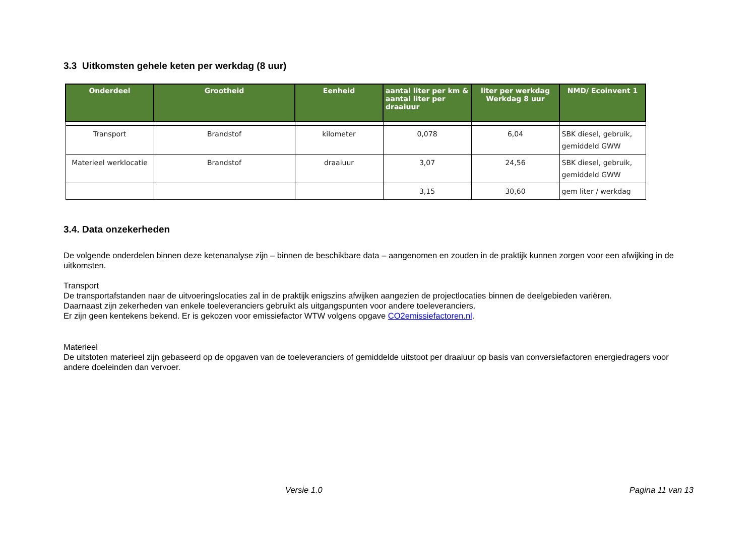3.3 Uitkomsten gehele keten per werkdag (8 uur)
| Onderdeel | Grootheid | Eenheid | aantal liter per km & aantal liter per draaiuur | liter per werkdag Werkdag 8 uur | NMD/ Ecoinvent 1 |
| --- | --- | --- | --- | --- | --- |
| Transport | Brandstof | kilometer | 0,078 | 6,04 | SBK diesel, gebruik, gemiddeld GWW |
| Materieel werklocatie | Brandstof | draaiuur | 3,07 | 24,56 | SBK diesel, gebruik, gemiddeld GWW |
| | | | 3,15 | 30,60 | gem liter / werkdag |
3.4. Data onzekerheden
De volgende onderdelen binnen deze ketenanalyse zijn – binnen de beschikbare data – aangenomen en zouden in de praktijk kunnen zorgen voor een afwijking in de uitkomsten.
Transport
De transportafstanden naar de uitvoeringslocaties zal in de praktijk enigszins afwijken aangezien de projectlocaties binnen de deelgebieden variëren.
Daarnaast zijn zekerheden van enkele toeleveranciers gebruikt als uitgangspunten voor andere toeleveranciers.
Er zijn geen kentekens bekend. Er is gekozen voor emissiefactor WTW volgens opgave CO2emissiefactoren.nl.
Materieel
De uitstoten materieel zijn gebaseerd op de opgaven van de toeleveranciers of gemiddelde uitstoot per draaiuur op basis van conversiefactoren energiedragers voor andere doeleinden dan vervoer.
Versie 1.0 Pagina 11 van 13